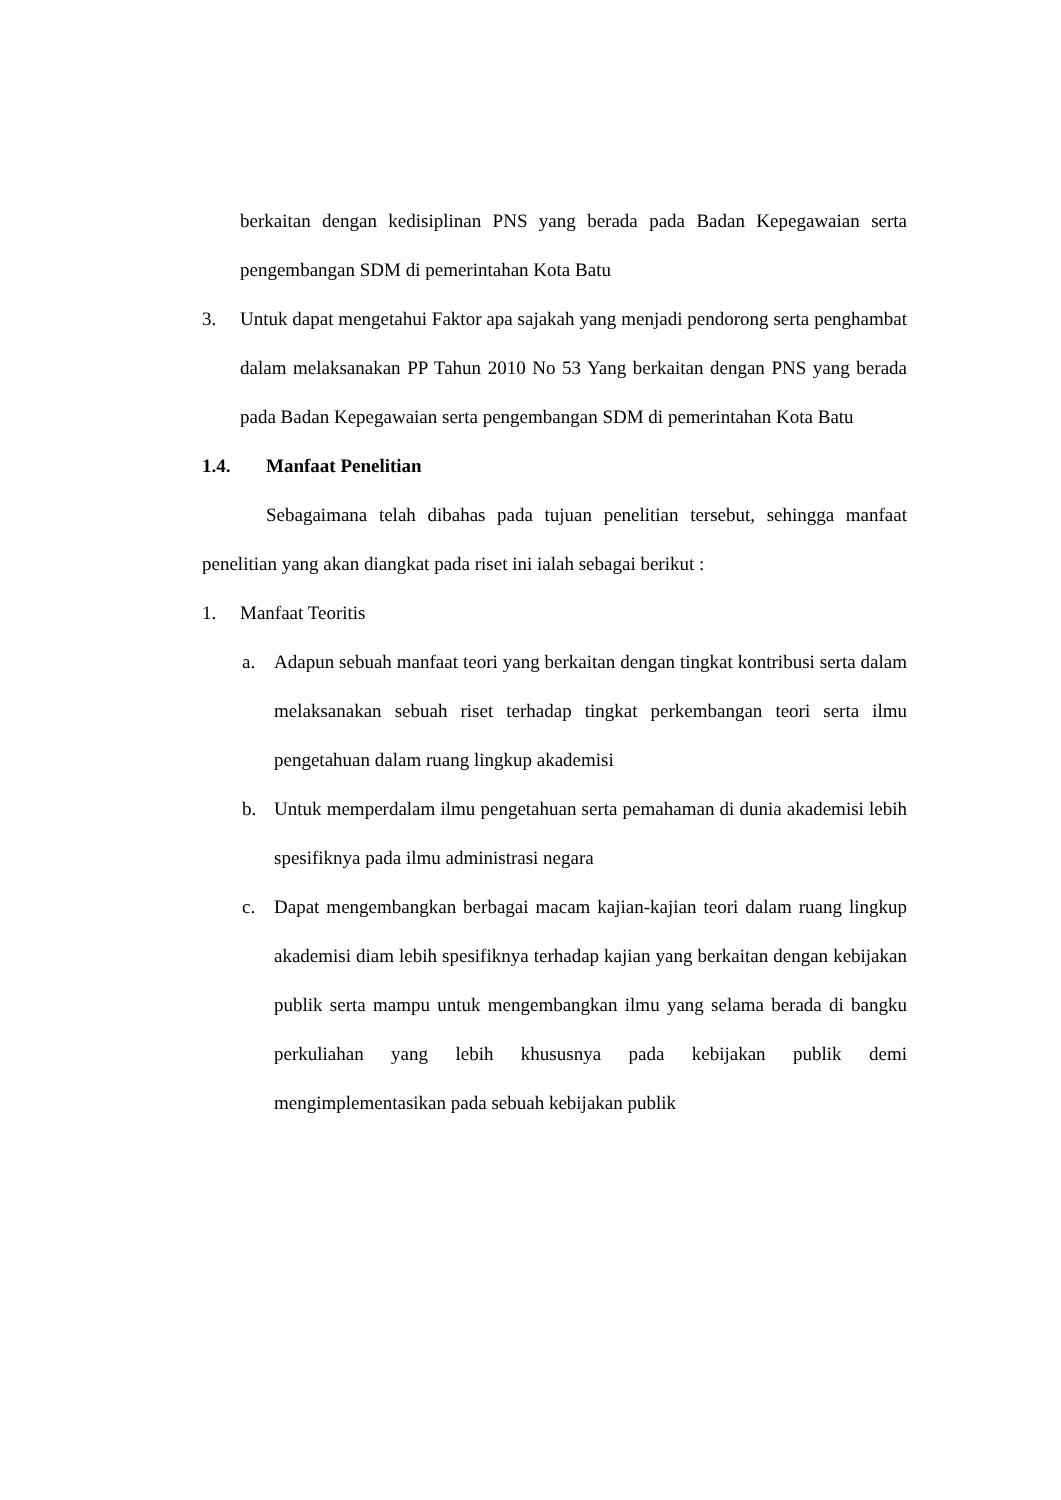berkaitan dengan kedisiplinan PNS yang berada pada Badan Kepegawaian serta pengembangan SDM di pemerintahan Kota Batu
3. Untuk dapat mengetahui Faktor apa sajakah yang menjadi pendorong serta penghambat dalam melaksanakan PP Tahun 2010 No 53 Yang berkaitan dengan PNS yang berada pada Badan Kepegawaian serta pengembangan SDM di pemerintahan Kota Batu
1.4. Manfaat Penelitian
Sebagaimana telah dibahas pada tujuan penelitian tersebut, sehingga manfaat penelitian yang akan diangkat pada riset ini ialah sebagai berikut :
1. Manfaat Teoritis
a. Adapun sebuah manfaat teori yang berkaitan dengan tingkat kontribusi serta dalam melaksanakan sebuah riset terhadap tingkat perkembangan teori serta ilmu pengetahuan dalam ruang lingkup akademisi
b. Untuk memperdalam ilmu pengetahuan serta pemahaman di dunia akademisi lebih spesifiknya pada ilmu administrasi negara
c. Dapat mengembangkan berbagai macam kajian-kajian teori dalam ruang lingkup akademisi diam lebih spesifiknya terhadap kajian yang berkaitan dengan kebijakan publik serta mampu untuk mengembangkan ilmu yang selama berada di bangku perkuliahan yang lebih khususnya pada kebijakan publik demi mengimplementasikan pada sebuah kebijakan publik